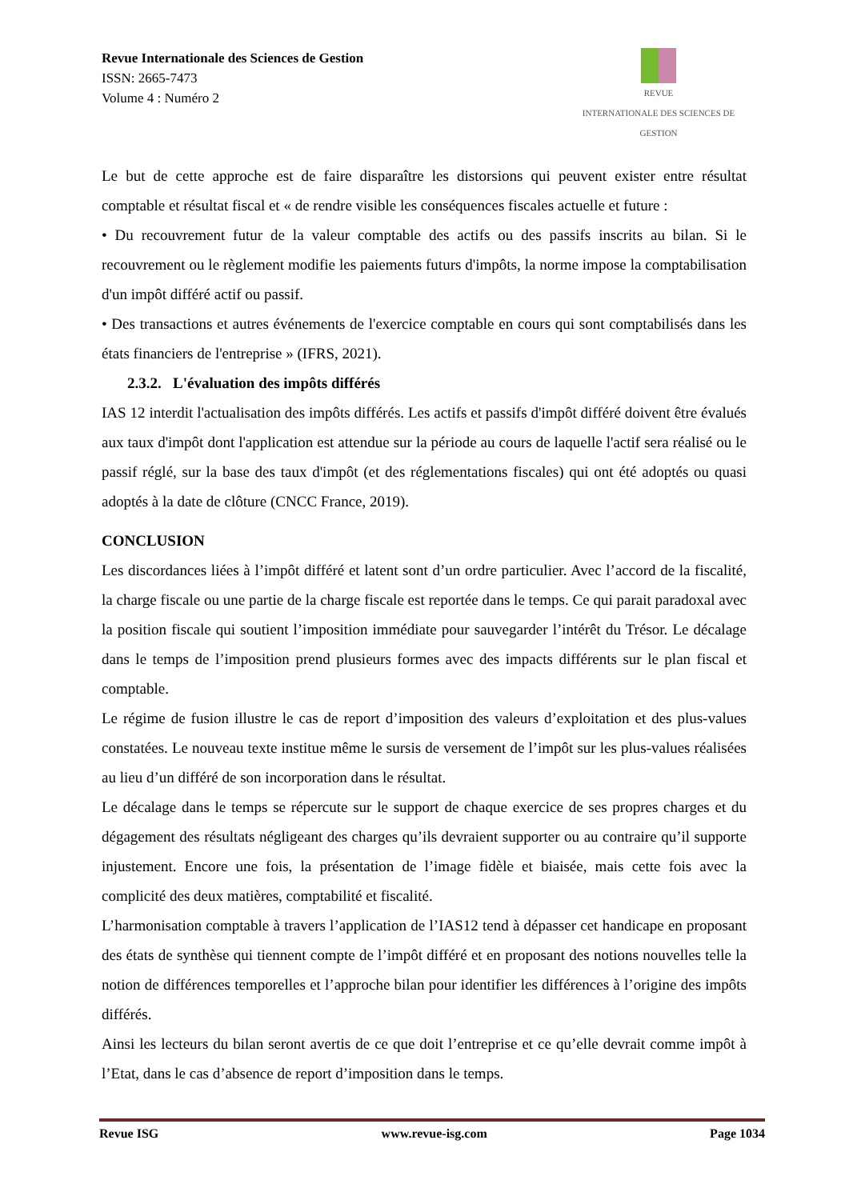Revue Internationale des Sciences de Gestion
ISSN: 2665-7473
Volume 4 : Numéro 2
REVUE
INTERNATIONALE DES SCIENCES DE GESTION
Le but de cette approche est de faire disparaître les distorsions qui peuvent exister entre résultat comptable et résultat fiscal et « de rendre visible les conséquences fiscales actuelle et future :
• Du recouvrement futur de la valeur comptable des actifs ou des passifs inscrits au bilan. Si le recouvrement ou le règlement modifie les paiements futurs d'impôts, la norme impose la comptabilisation d'un impôt différé actif ou passif.
• Des transactions et autres événements de l'exercice comptable en cours qui sont comptabilisés dans les états financiers de l'entreprise » (IFRS, 2021).
2.3.2. L'évaluation des impôts différés
IAS 12 interdit l'actualisation des impôts différés. Les actifs et passifs d'impôt différé doivent être évalués aux taux d'impôt dont l'application est attendue sur la période au cours de laquelle l'actif sera réalisé ou le passif réglé, sur la base des taux d'impôt (et des réglementations fiscales) qui ont été adoptés ou quasi adoptés à la date de clôture (CNCC France, 2019).
CONCLUSION
Les discordances liées à l’impôt différé et latent sont d’un ordre particulier. Avec l’accord de la fiscalité, la charge fiscale ou une partie de la charge fiscale est reportée dans le temps. Ce qui parait paradoxal avec la position fiscale qui soutient l’imposition immédiate pour sauvegarder l’intérêt du Trésor. Le décalage dans le temps de l’imposition prend plusieurs formes avec des impacts différents sur le plan fiscal et comptable.
Le régime de fusion illustre le cas de report d’imposition des valeurs d’exploitation et des plus-values constatées. Le nouveau texte institue même le sursis de versement de l’impôt sur les plus-values réalisées au lieu d’un différé de son incorporation dans le résultat.
Le décalage dans le temps se répercute sur le support de chaque exercice de ses propres charges et du dégagement des résultats négligeant des charges qu’ils devraient supporter ou au contraire qu’il supporte injustement. Encore une fois, la présentation de l’image fidèle et biaisée, mais cette fois avec la complicité des deux matières, comptabilité et fiscalité.
L’harmonisation comptable à travers l’application de l’IAS12 tend à dépasser cet handicape en proposant des états de synthèse qui tiennent compte de l’impôt différé et en proposant des notions nouvelles telle la notion de différences temporelles et l’approche bilan pour identifier les différences à l’origine des impôts différés.
Ainsi les lecteurs du bilan seront avertis de ce que doit l’entreprise et ce qu’elle devrait comme impôt à l’Etat, dans le cas d’absence de report d’imposition dans le temps.
Revue ISG www.revue-isg.com Page 1034